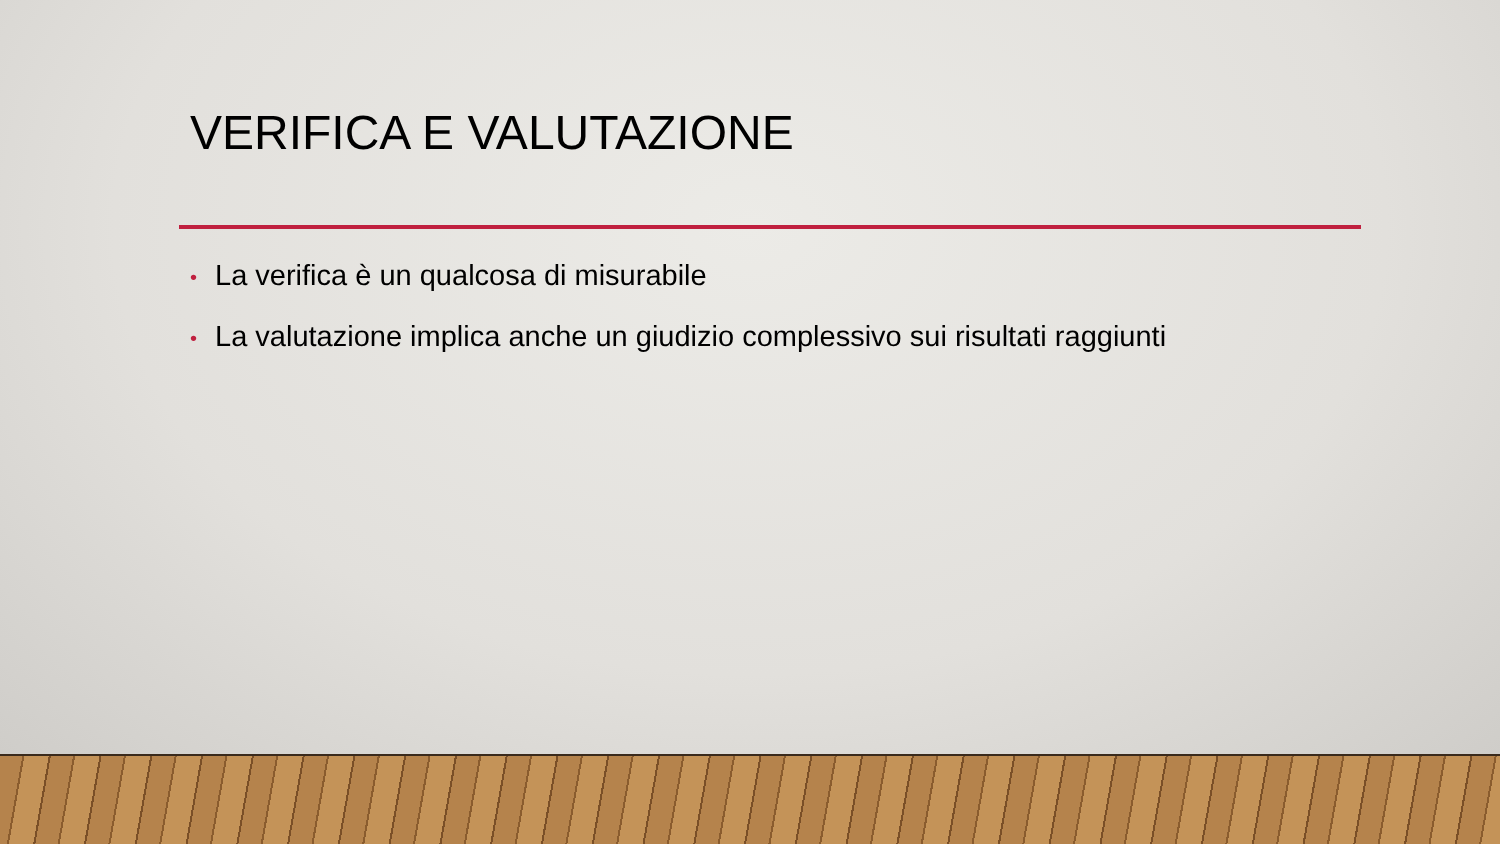VERIFICA E VALUTAZIONE
• La verifica è un qualcosa di misurabile
• La valutazione implica anche un giudizio complessivo sui risultati raggiunti